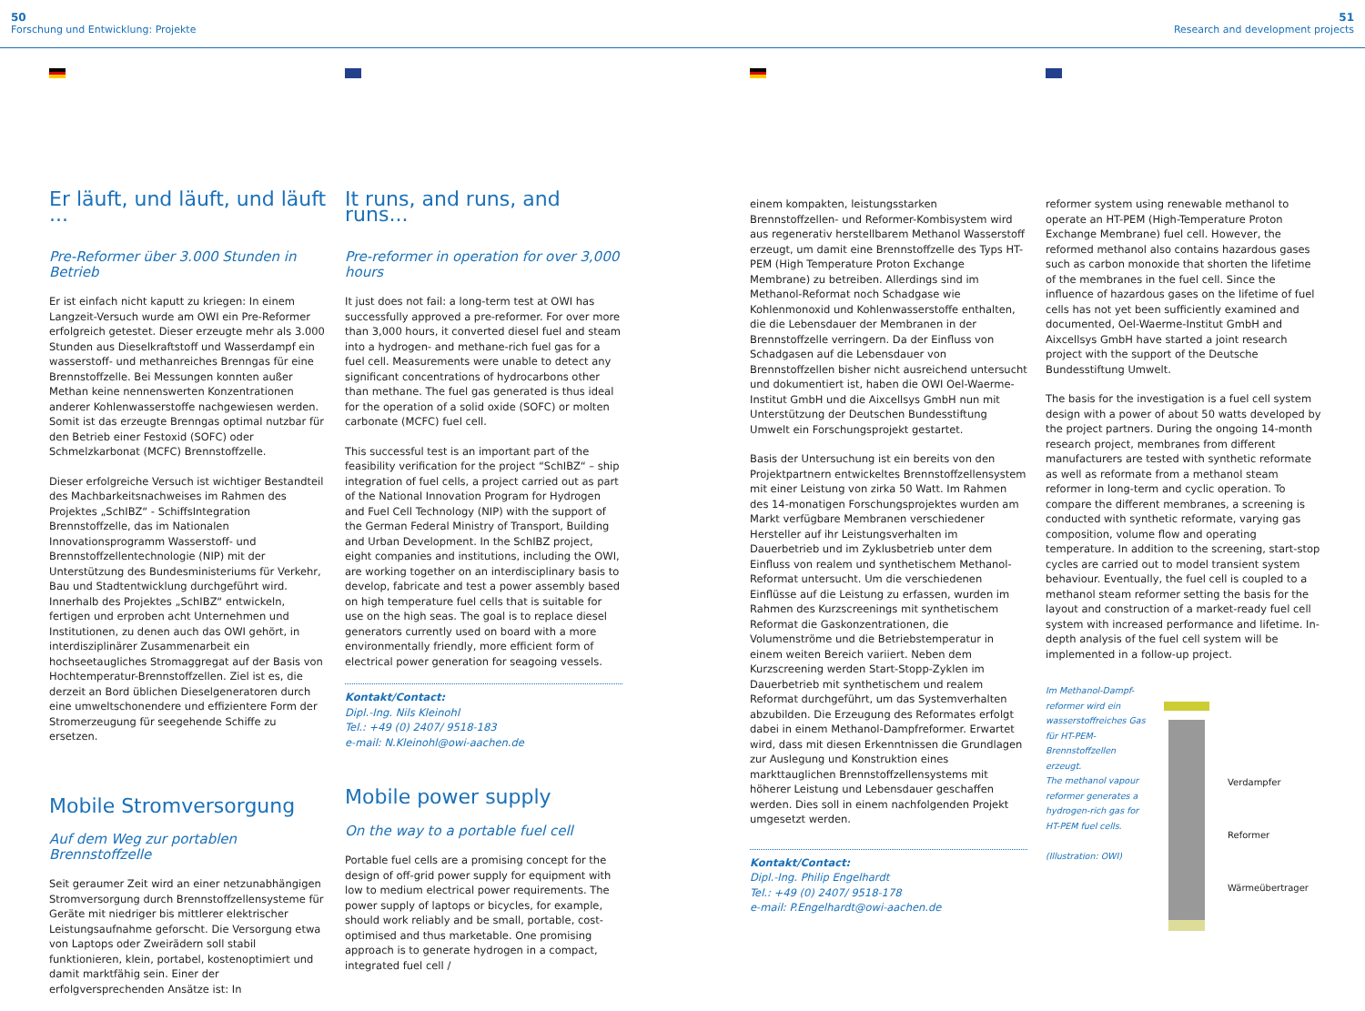50
Forschung und Entwicklung: Projekte
51
Research and development projects
Er läuft, und läuft, und läuft ...
Pre-Reformer über 3.000 Stunden in Betrieb
Er ist einfach nicht kaputt zu kriegen: In einem Langzeit-Versuch wurde am OWI ein Pre-Reformer erfolgreich getestet. Dieser erzeugte mehr als 3.000 Stunden aus Dieselkraftstoff und Wasserdampf ein wasserstoff- und methanreiches Brenngas für eine Brennstoffzelle. Bei Messungen konnten außer Methan keine nennenswerten Konzentrationen anderer Kohlenwasserstoffe nachgewiesen werden. Somit ist das erzeugte Brenngas optimal nutzbar für den Betrieb einer Festoxid (SOFC) oder Schmelzkarbonat (MCFC) Brennstoffzelle.
Dieser erfolgreiche Versuch ist wichtiger Bestandteil des Machbarkeitsnachweises im Rahmen des Projektes „SchIBZ“ - SchiffsIntegration Brennstoffzelle, das im Nationalen Innovationsprogramm Wasserstoff- und Brennstoffzellentechnologie (NIP) mit der Unterstützung des Bundesministeriums für Verkehr, Bau und Stadtentwicklung durchgeführt wird. Innerhalb des Projektes „SchIBZ“ entwickeln, fertigen und erproben acht Unternehmen und Institutionen, zu denen auch das OWI gehört, in interdisziplinärer Zusammenarbeit ein hochseetaugliches Stromaggregat auf der Basis von Hochtemperatur-Brennstoffzellen. Ziel ist es, die derzeit an Bord üblichen Dieselgeneratoren durch eine umweltschonendere und effizientere Form der Stromerzeugung für seegehende Schiffe zu ersetzen.
Mobile Stromversorgung
Auf dem Weg zur portablen Brennstoffzelle
Seit geraumer Zeit wird an einer netzunabhängigen Stromversorgung durch Brennstoffzellensysteme für Geräte mit niedriger bis mittlerer elektrischer Leistungsaufnahme geforscht. Die Versorgung etwa von Laptops oder Zweirädern soll stabil funktionieren, klein, portabel, kostenoptimiert und damit marktfähig sein. Einer der erfolgversprechenden Ansätze ist: In
It runs, and runs, and runs...
Pre-reformer in operation for over 3,000 hours
It just does not fail: a long-term test at OWI has successfully approved a pre-reformer. For over more than 3,000 hours, it converted diesel fuel and steam into a hydrogen- and methane-rich fuel gas for a fuel cell. Measurements were unable to detect any significant concentrations of hydrocarbons other than methane. The fuel gas generated is thus ideal for the operation of a solid oxide (SOFC) or molten carbonate (MCFC) fuel cell.
This successful test is an important part of the feasibility verification for the project “SchIBZ“ – ship integration of fuel cells, a project carried out as part of the National Innovation Program for Hydrogen and Fuel Cell Technology (NIP) with the support of the German Federal Ministry of Transport, Building and Urban Development. In the SchIBZ project, eight companies and institutions, including the OWI, are working together on an interdisciplinary basis to develop, fabricate and test a power assembly based on high temperature fuel cells that is suitable for use on the high seas. The goal is to replace diesel generators currently used on board with a more environmentally friendly, more efficient form of electrical power generation for seagoing vessels.
Kontakt/Contact:
Dipl.-Ing. Nils Kleinohl
Tel.: +49 (0) 2407/ 9518-183
e-mail: N.Kleinohl@owi-aachen.de
Mobile power supply
On the way to a portable fuel cell
Portable fuel cells are a promising concept for the design of off-grid power supply for equipment with low to medium electrical power requirements. The power supply of laptops or bicycles, for example, should work reliably and be small, portable, cost-optimised and thus marketable. One promising approach is to generate hydrogen in a compact, integrated fuel cell /
einem kompakten, leistungsstarken Brennstoffzellen- und Reformer-Kombisystem wird aus regenerativ herstellbarem Methanol Wasserstoff erzeugt, um damit eine Brennstoffzelle des Typs HT-PEM (High Temperature Proton Exchange Membrane) zu betreiben. Allerdings sind im Methanol-Reformat noch Schadgase wie Kohlenmonoxid und Kohlenwasserstoffe enthalten, die die Lebensdauer der Membranen in der Brennstoffzelle verringern. Da der Einfluss von Schadgasen auf die Lebensdauer von Brennstoffzellen bisher nicht ausreichend untersucht und dokumentiert ist, haben die OWI Oel-Waerme-Institut GmbH und die Aixcellsys GmbH nun mit Unterstützung der Deutschen Bundesstiftung Umwelt ein Forschungsprojekt gestartet.
Basis der Untersuchung ist ein bereits von den Projektpartnern entwickeltes Brennstoffzellensystem mit einer Leistung von zirka 50 Watt. Im Rahmen des 14-monatigen Forschungsprojektes wurden am Markt verfügbare Membranen verschiedener Hersteller auf ihr Leistungsverhalten im Dauerbetrieb und im Zyklusbetrieb unter dem Einfluss von realem und synthetischem Methanol-Reformat untersucht. Um die verschiedenen Einflüsse auf die Leistung zu erfassen, wurden im Rahmen des Kurzscreenings mit synthetischem Reformat die Gaskonzentrationen, die Volumenströme und die Betriebstemperatur in einem weiten Bereich variiert. Neben dem Kurzscreening werden Start-Stopp-Zyklen im Dauerbetrieb mit synthetischem und realem Reformat durchgeführt, um das Systemverhalten abzubilden. Die Erzeugung des Reformates erfolgt dabei in einem Methanol-Dampfreformer. Erwartet wird, dass mit diesen Erkenntnissen die Grundlagen zur Auslegung und Konstruktion eines markttauglichen Brennstoffzellensystems mit höherer Leistung und Lebensdauer geschaffen werden. Dies soll in einem nachfolgenden Projekt umgesetzt werden.
Kontakt/Contact:
Dipl.-Ing. Philip Engelhardt
Tel.: +49 (0) 2407/ 9518-178
e-mail: P.Engelhardt@owi-aachen.de
reformer system using renewable methanol to operate an HT-PEM (High-Temperature Proton Exchange Membrane) fuel cell. However, the reformed methanol also contains hazardous gases such as carbon monoxide that shorten the lifetime of the membranes in the fuel cell. Since the influence of hazardous gases on the lifetime of fuel cells has not yet been sufficiently examined and documented, Oel-Waerme-Institut GmbH and Aixcellsys GmbH have started a joint research project with the support of the Deutsche Bundesstiftung Umwelt.
The basis for the investigation is a fuel cell system design with a power of about 50 watts developed by the project partners. During the ongoing 14-month research project, membranes from different manufacturers are tested with synthetic reformate as well as reformate from a methanol steam reformer in long-term and cyclic operation. To compare the different membranes, a screening is conducted with synthetic reformate, varying gas composition, volume flow and operating temperature. In addition to the screening, start-stop cycles are carried out to model transient system behaviour. Eventually, the fuel cell is coupled to a methanol steam reformer setting the basis for the layout and construction of a market-ready fuel cell system with increased performance and lifetime. In-depth analysis of the fuel cell system will be implemented in a follow-up project.
Im Methanol-Dampf-reformer wird ein wasserstoffreiches Gas für HT-PEM-Brennstoffzellen erzeugt.
The methanol vapour reformer generates a hydrogen-rich gas for HT-PEM fuel cells.
(Illustration: OWI)
Verdampfer
Reformer
Wärmeübertrager